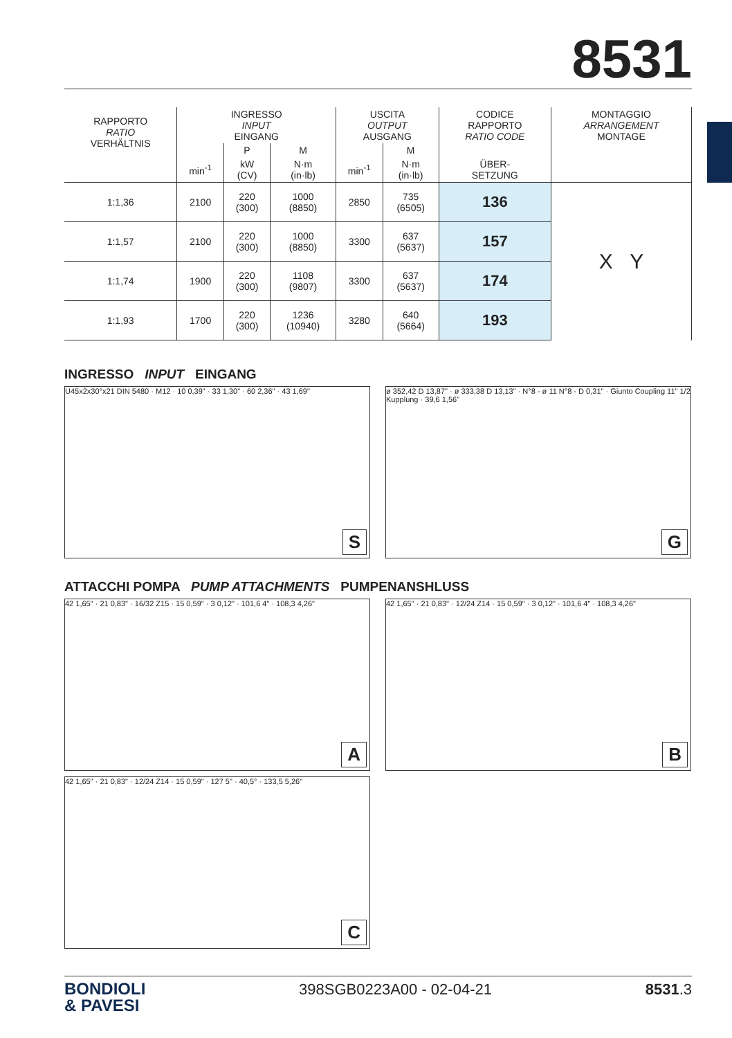8531
| RAPPORTO RATIO VERHÄLTNIS | INGRESSO INPUT EINGANG | | | USCITA OUTPUT AUSGANG | | CODICE RAPPORTO RATIO CODE | MONTAGGIO ARRANGEMENT MONTAGE |
| --- | --- | --- | --- | --- | --- | --- | --- |
| | | P | M | | M | | |
| | min<sup>-1</sup> | kW (CV) | N·m (in·lb) | min<sup>-1</sup> | N·m (in·lb) | ÜBER- SETZUNG | |
| 1:1,36 | 2100 | 220 (300) | 1000 (8850) | 2850 | 735 (6505) | 136 | X Y |
| 1:1,57 | 2100 | 220 (300) | 1000 (8850) | 3300 | 637 (5637) | 157 | |
| 1:1,74 | 1900 | 220 (300) | 1108 (9807) | 3300 | 637 (5637) | 174 | |
| 1:1,93 | 1700 | 220 (300) | 1236 (10940) | 3280 | 640 (5664) | 193 | |
INGRESSO INPUT EINGANG
U45x2x30°x21 DIN 5480 · M12 · 10 0,39" · 33 1,30" · 60 2,36" · 43 1,69"
S
ø 352,42 D 13,87" · ø 333,38 D 13,13" · N°8 - ø 11 N°8 - D 0,31" · Giunto Coupling 11" 1/2 Kupplung · 39,6 1,56"
G
ATTACCHI POMPA PUMP ATTACHMENTS PUMPENANSHLUSS
42 1,65" · 21 0,83" · 16/32 Z15 · 15 0,59" · 3 0,12" · 101,6 4" · 108,3 4,26"
A
42 1,65" · 21 0,83" · 12/24 Z14 · 15 0,59" · 3 0,12" · 101,6 4" · 108,3 4,26"
B
42 1,65" · 21 0,83" · 12/24 Z14 · 15 0,59" · 127 5" · 40,5° · 133,5 5,26"
C
BONDIOLI
& PAVESI
398SGB0223A00 - 02-04-21 8531.3